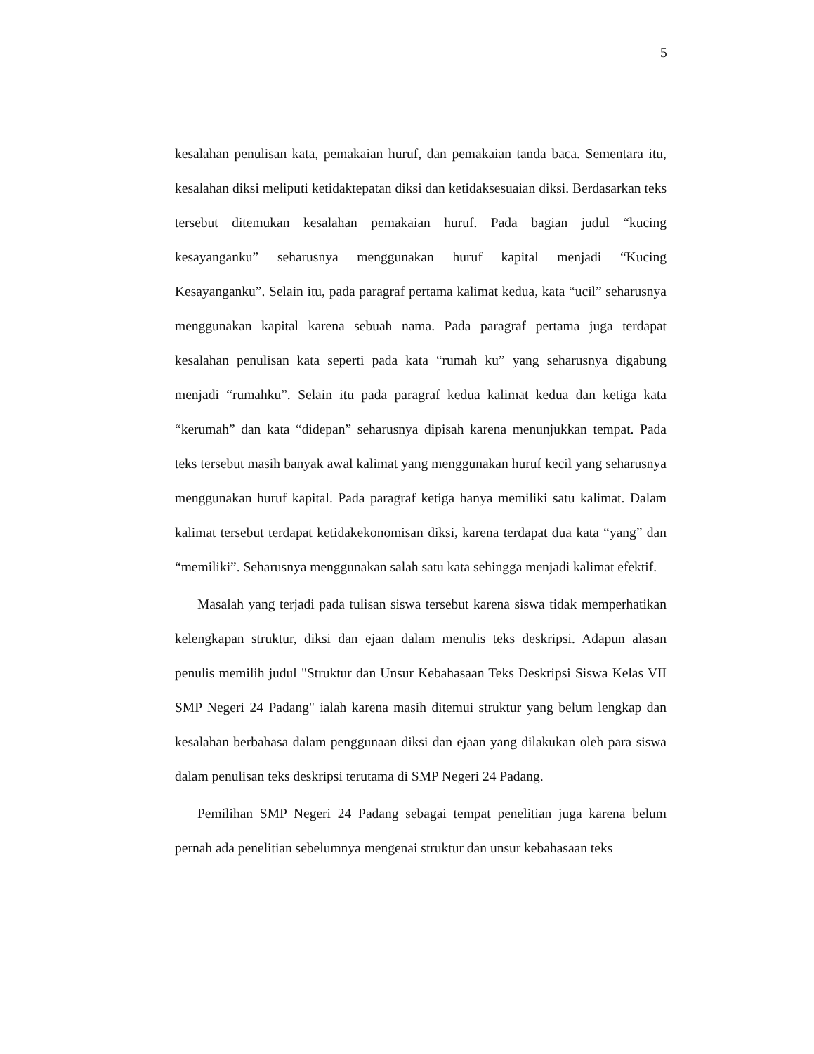5
kesalahan penulisan kata, pemakaian huruf, dan pemakaian tanda baca. Sementara itu, kesalahan diksi meliputi ketidaktepatan diksi dan ketidaksesuaian diksi. Berdasarkan teks tersebut ditemukan kesalahan pemakaian huruf. Pada bagian judul “kucing kesayanganku” seharusnya menggunakan huruf kapital menjadi “Kucing Kesayanganku”. Selain itu, pada paragraf pertama kalimat kedua, kata “ucil” seharusnya menggunakan kapital karena sebuah nama. Pada paragraf pertama juga terdapat kesalahan penulisan kata seperti pada kata “rumah ku” yang seharusnya digabung menjadi “rumahku”. Selain itu pada paragraf kedua kalimat kedua dan ketiga kata “kerumah” dan kata “didepan” seharusnya dipisah karena menunjukkan tempat. Pada teks tersebut masih banyak awal kalimat yang menggunakan huruf kecil yang seharusnya menggunakan huruf kapital. Pada paragraf ketiga hanya memiliki satu kalimat. Dalam kalimat tersebut terdapat ketidakekonomisan diksi, karena terdapat dua kata “yang” dan “memiliki”. Seharusnya menggunakan salah satu kata sehingga menjadi kalimat efektif.
Masalah yang terjadi pada tulisan siswa tersebut karena siswa tidak memperhatikan kelengkapan struktur, diksi dan ejaan dalam menulis teks deskripsi. Adapun alasan penulis memilih judul "Struktur dan Unsur Kebahasaan Teks Deskripsi Siswa Kelas VII SMP Negeri 24 Padang" ialah karena masih ditemui struktur yang belum lengkap dan kesalahan berbahasa dalam penggunaan diksi dan ejaan yang dilakukan oleh para siswa dalam penulisan teks deskripsi terutama di SMP Negeri 24 Padang.
Pemilihan SMP Negeri 24 Padang sebagai tempat penelitian juga karena belum pernah ada penelitian sebelumnya mengenai struktur dan unsur kebahasaan teks